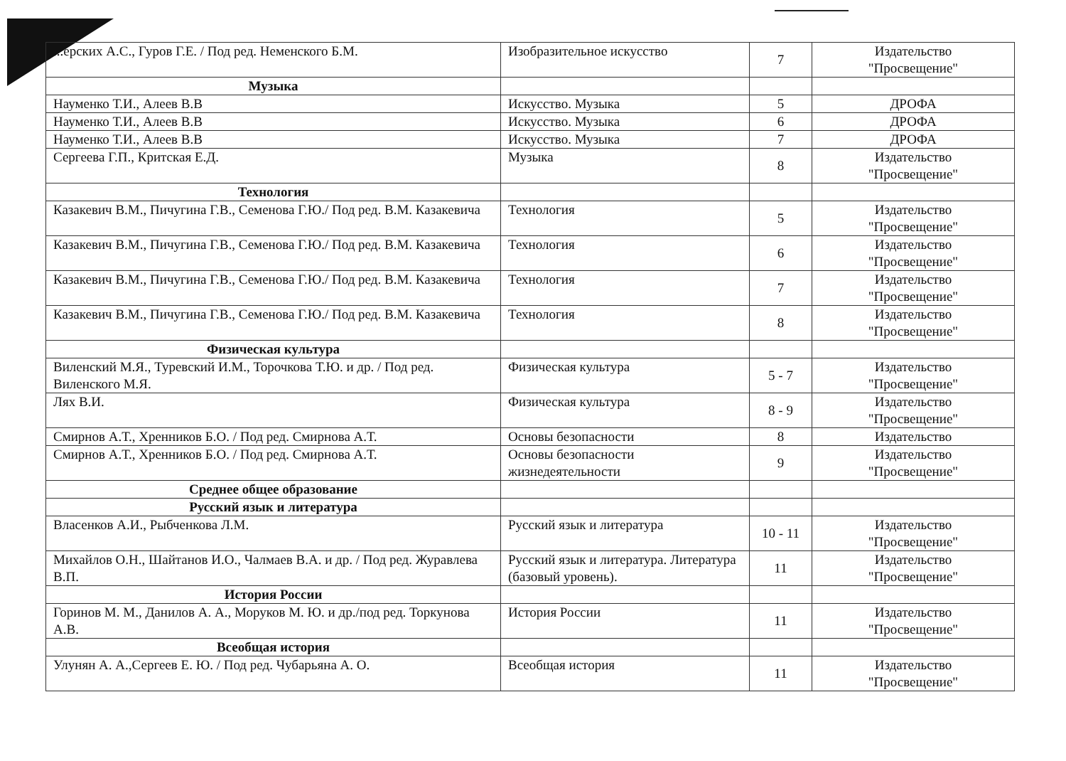| ...ерских А.С., Гуров Г.Е. / Под ред. Неменского Б.М. | Изобразительное искусство | 7 | Издательство "Просвещение" |
| Музыка | | | |
| Науменко Т.И., Алеев В.В | Искусство. Музыка | 5 | ДРОФА |
| Науменко Т.И., Алеев В.В | Искусство. Музыка | 6 | ДРОФА |
| Науменко Т.И., Алеев В.В | Искусство. Музыка | 7 | ДРОФА |
| Сергеева Г.П., Критская Е.Д. | Музыка | 8 | Издательство "Просвещение" |
| Технология | | | |
| Казакевич В.М., Пичугина Г.В., Семенова Г.Ю./ Под ред. В.М. Казакевича | Технология | 5 | Издательство "Просвещение" |
| Казакевич В.М., Пичугина Г.В., Семенова Г.Ю./ Под ред. В.М. Казакевича | Технология | 6 | Издательство "Просвещение" |
| Казакевич В.М., Пичугина Г.В., Семенова Г.Ю./ Под ред. В.М. Казакевича | Технология | 7 | Издательство "Просвещение" |
| Казакевич В.М., Пичугина Г.В., Семенова Г.Ю./ Под ред. В.М. Казакевича | Технология | 8 | Издательство "Просвещение" |
| Физическая культура | | | |
| Виленский М.Я., Туревский И.М., Торочкова Т.Ю. и др. / Под ред. Виленского М.Я. | Физическая культура | 5 - 7 | Издательство "Просвещение" |
| Лях В.И. | Физическая культура | 8 - 9 | Издательство "Просвещение" |
| Смирнов А.Т., Хренников Б.О. / Под ред. Смирнова А.Т. | Основы безопасности | 8 | Издательство |
| Смирнов А.Т., Хренников Б.О. / Под ред. Смирнова А.Т. | Основы безопасности жизнедеятельности | 9 | Издательство "Просвещение" |
| Среднее общее образование | | | |
| Русский язык и литература | | | |
| Власенков А.И., Рыбченкова Л.М. | Русский язык и литература | 10 - 11 | Издательство "Просвещение" |
| Михайлов О.Н., Шайтанов И.О., Чалмаев В.А. и др. / Под ред. Журавлева В.П. | Русский язык и литература. Литература (базовый уровень). | 11 | Издательство "Просвещение" |
| История России | | | |
| Горинов М. М., Данилов А. А., Моруков М. Ю. и др./под ред. Торкунова А.В. | История России | 11 | Издательство "Просвещение" |
| Всеобщая история | | | |
| Улунян А. А.,Сергеев Е. Ю. / Под ред. Чубарьяна А. О. | Всеобщая история | 11 | Издательство "Просвещение" |